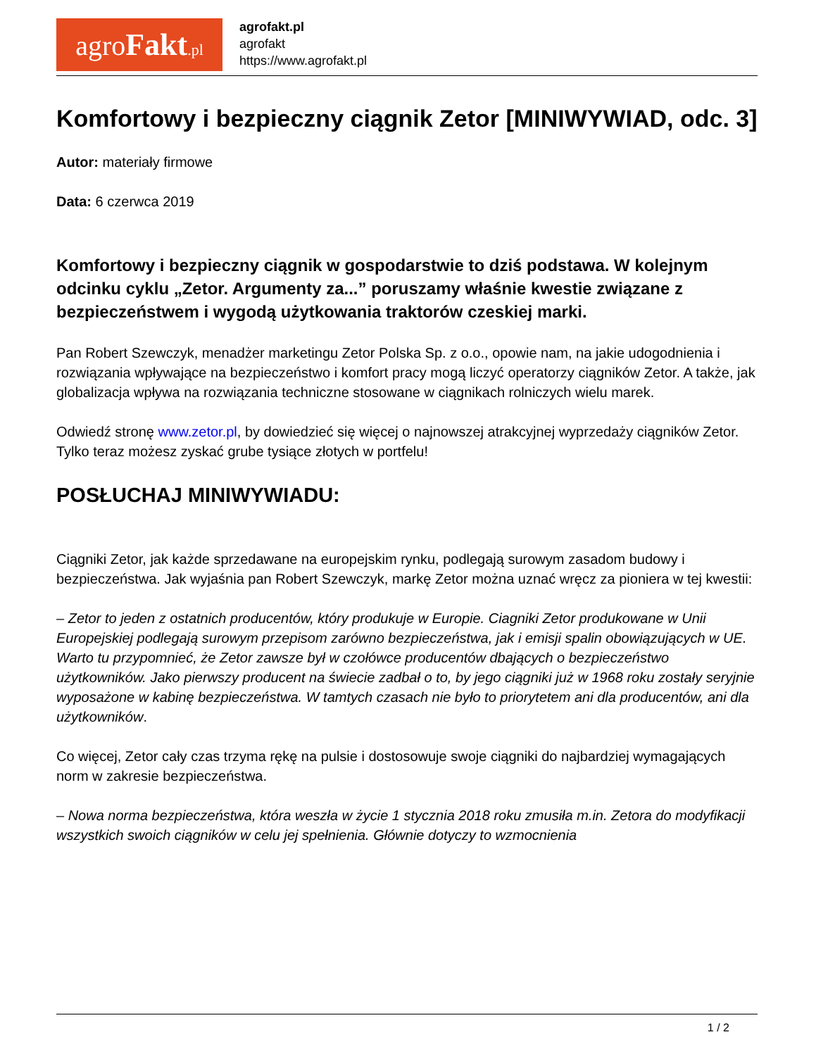agroFakt.pl
agrofakt.pl
agrofakt
https://www.agrofakt.pl
Komfortowy i bezpieczny ciągnik Zetor [MINIWYWIAD, odc. 3]
Autor: materiały firmowe
Data: 6 czerwca 2019
Komfortowy i bezpieczny ciągnik w gospodarstwie to dziś podstawa. W kolejnym odcinku cyklu „Zetor. Argumenty za...” poruszamy właśnie kwestie związane z bezpieczeństwem i wygodą użytkowania traktorów czeskiej marki.
Pan Robert Szewczyk, menadżer marketingu Zetor Polska Sp. z o.o., opowie nam, na jakie udogodnienia i rozwiązania wpływające na bezpieczeństwo i komfort pracy mogą liczyć operatorzy ciągników Zetor. A także, jak globalizacja wpływa na rozwiązania techniczne stosowane w ciągnikach rolniczych wielu marek.
Odwiedź stronę www.zetor.pl, by dowiedzieć się więcej o najnowszej atrakcyjnej wyprzedaży ciągników Zetor. Tylko teraz możesz zyskać grube tysiące złotych w portfelu!
POSŁUCHAJ MINIWYWIADU:
Ciągniki Zetor, jak każde sprzedawane na europejskim rynku, podlegają surowym zasadom budowy i bezpieczeństwa. Jak wyjaśnia pan Robert Szewczyk, markę Zetor można uznać wręcz za pioniera w tej kwestii:
– Zetor to jeden z ostatnich producentów, który produkuje w Europie. Ciagniki Zetor produkowane w Unii Europejskiej podlegają surowym przepisom zarówno bezpieczeństwa, jak i emisji spalin obowiązujących w UE. Warto tu przypomnieć, że Zetor zawsze był w czołówce producentów dbających o bezpieczeństwo użytkowników. Jako pierwszy producent na świecie zadbał o to, by jego ciągniki już w 1968 roku zostały seryjnie wyposażone w kabinę bezpieczeństwa. W tamtych czasach nie było to priorytetem ani dla producentów, ani dla użytkowników.
Co więcej, Zetor cały czas trzyma rękę na pulsie i dostosowuje swoje ciągniki do najbardziej wymagających norm w zakresie bezpieczeństwa.
– Nowa norma bezpieczeństwa, która weszła w życie 1 stycznia 2018 roku zmusiła m.in. Zetora do modyfikacji wszystkich swoich ciągników w celu jej spełnienia. Głównie dotyczy to wzmocnienia
1 / 2